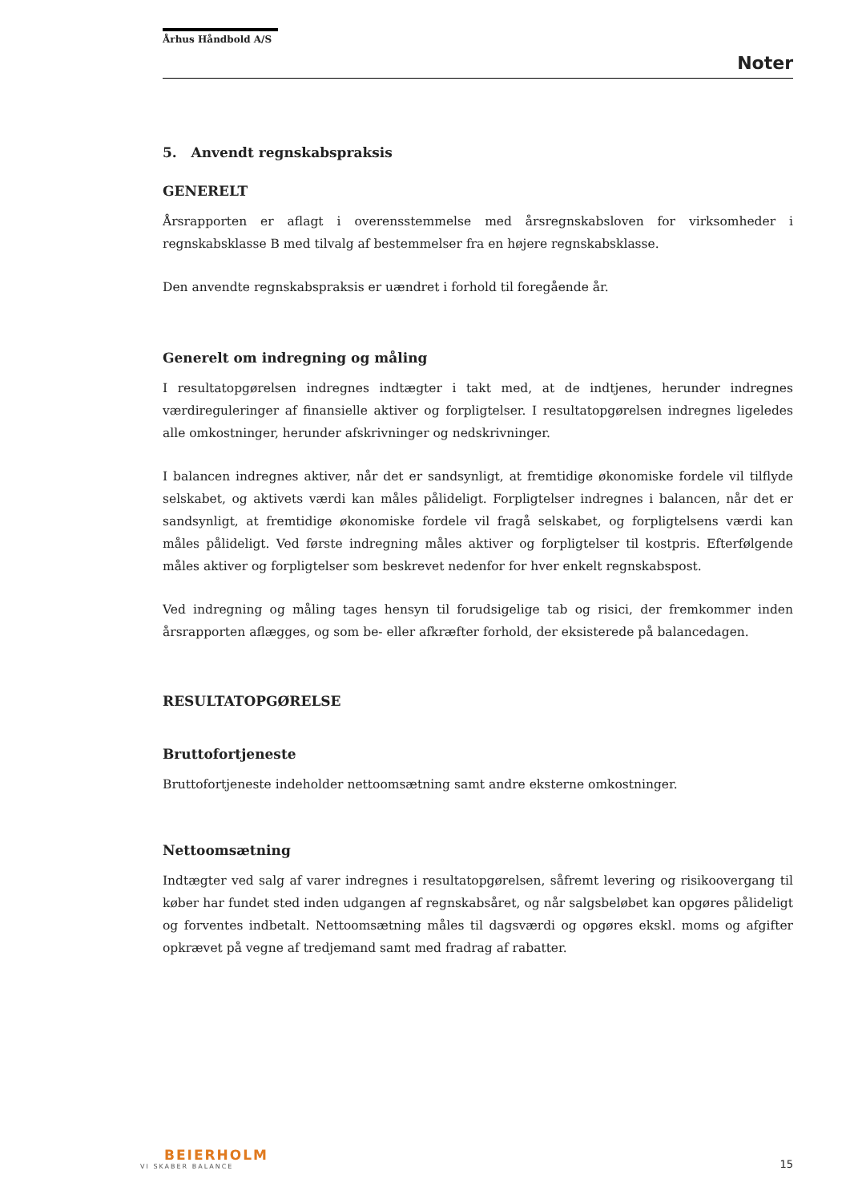Århus Håndbold A/S
Noter
5. Anvendt regnskabspraksis
GENERELT
Årsrapporten er aflagt i overensstemmelse med årsregnskabsloven for virksomheder i regnskabsklasse B med tilvalg af bestemmelser fra en højere regnskabsklasse.
Den anvendte regnskabspraksis er uændret i forhold til foregående år.
Generelt om indregning og måling
I resultatopgørelsen indregnes indtægter i takt med, at de indtjenes, herunder indregnes værdireguleringer af finansielle aktiver og forpligtelser. I resultatopgørelsen indregnes ligeledes alle omkostninger, herunder afskrivninger og nedskrivninger.
I balancen indregnes aktiver, når det er sandsynligt, at fremtidige økonomiske fordele vil tilflyde selskabet, og aktivets værdi kan måles pålideligt. Forpligtelser indregnes i balancen, når det er sandsynligt, at fremtidige økonomiske fordele vil fragå selskabet, og forpligtelsens værdi kan måles pålideligt. Ved første indregning måles aktiver og forpligtelser til kostpris. Efterfølgende måles aktiver og forpligtelser som beskrevet nedenfor for hver enkelt regnskabspost.
Ved indregning og måling tages hensyn til forudsigelige tab og risici, der fremkommer inden årsrapporten aflægges, og som be- eller afkræfter forhold, der eksisterede på balancedagen.
RESULTATOPGØRELSE
Bruttofortjeneste
Bruttofortjeneste indeholder nettoomsætning samt andre eksterne omkostninger.
Nettoomsætning
Indtægter ved salg af varer indregnes i resultatopgørelsen, såfremt levering og risikoovergang til køber har fundet sted inden udgangen af regnskabsåret, og når salgsbeløbet kan opgøres pålideligt og forventes indbetalt. Nettoomsætning måles til dagsværdi og opgøres ekskl. moms og afgifter opkrævet på vegne af tredjemand samt med fradrag af rabatter.
BEIERHOLM
VI SKABER BALANCE
15